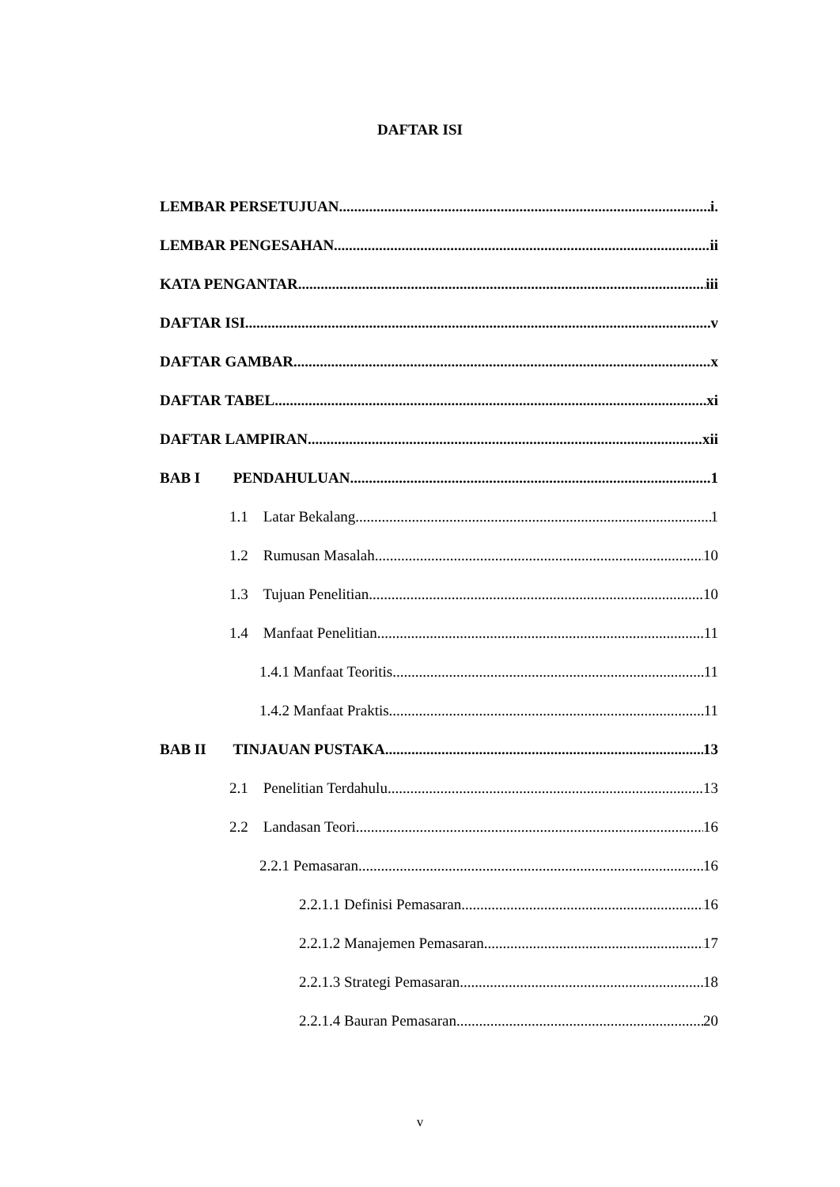DAFTAR ISI
LEMBAR PERSETUJUAN i.
LEMBAR PENGESAHAN ii
KATA PENGANTAR iii
DAFTAR ISI v
DAFTAR GAMBAR x
DAFTAR TABEL xi
DAFTAR LAMPIRAN xii
BAB I PENDAHULUAN 1
1.1 Latar Bekalang 1
1.2 Rumusan Masalah 10
1.3 Tujuan Penelitian 10
1.4 Manfaat Penelitian 11
1.4.1 Manfaat Teoritis 11
1.4.2 Manfaat Praktis 11
BAB II TINJAUAN PUSTAKA 13
2.1 Penelitian Terdahulu 13
2.2 Landasan Teori 16
2.2.1 Pemasaran 16
2.2.1.1 Definisi Pemasaran 16
2.2.1.2 Manajemen Pemasaran 17
2.2.1.3 Strategi Pemasaran 18
2.2.1.4 Bauran Pemasaran 20
v